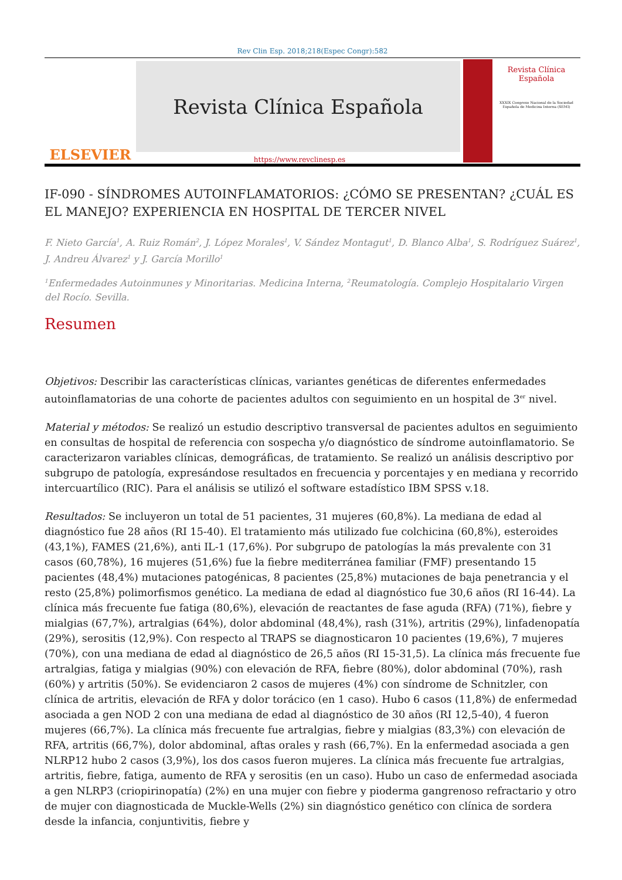Rev Clin Esp. 2018;218(Espec Congr):582
ELSEVIER
Revista Clínica Española
https://www.revclinesp.es
Revista Clínica Española
XXXIX Congreso Nacional de la Sociedad Española de Medicina Interna (SEMI)
IF-090 - SÍNDROMES AUTOINFLAMATORIOS: ¿CÓMO SE PRESENTAN? ¿CUÁL ES EL MANEJO? EXPERIENCIA EN HOSPITAL DE TERCER NIVEL
F. Nieto García<sup>1</sup>, A. Ruiz Román<sup>2</sup>, J. López Morales<sup>1</sup>, V. Sández Montagut<sup>1</sup>, D. Blanco Alba<sup>1</sup>, S. Rodríguez Suárez<sup>1</sup>, J. Andreu Álvarez<sup>1</sup> y J. García Morillo<sup>1</sup>
<sup>1</sup> Enfermedades Autoinmunes y Minoritarias. Medicina Interna, <sup>2</sup>Reumatología. Complejo Hospitalario Virgen del Rocío. Sevilla.
Resumen
Objetivos: Describir las características clínicas, variantes genéticas de diferentes enfermedades autoinflamatorias de una cohorte de pacientes adultos con seguimiento en un hospital de 3<sup>er</sup> nivel.
Material y métodos: Se realizó un estudio descriptivo transversal de pacientes adultos en seguimiento en consultas de hospital de referencia con sospecha y/o diagnóstico de síndrome autoinflamatorio. Se caracterizaron variables clínicas, demográficas, de tratamiento. Se realizó un análisis descriptivo por subgrupo de patología, expresándose resultados en frecuencia y porcentajes y en mediana y recorrido intercuartílico (RIC). Para el análisis se utilizó el software estadístico IBM SPSS v.18.
Resultados: Se incluyeron un total de 51 pacientes, 31 mujeres (60,8%). La mediana de edad al diagnóstico fue 28 años (RI 15-40). El tratamiento más utilizado fue colchicina (60,8%), esteroides (43,1%), FAMES (21,6%), anti IL-1 (17,6%). Por subgrupo de patologías la más prevalente con 31 casos (60,78%), 16 mujeres (51,6%) fue la fiebre mediterránea familiar (FMF) presentando 15 pacientes (48,4%) mutaciones patogénicas, 8 pacientes (25,8%) mutaciones de baja penetrancia y el resto (25,8%) polimorfismos genético. La mediana de edad al diagnóstico fue 30,6 años (RI 16-44). La clínica más frecuente fue fatiga (80,6%), elevación de reactantes de fase aguda (RFA) (71%), fiebre y mialgias (67,7%), artralgias (64%), dolor abdominal (48,4%), rash (31%), artritis (29%), linfadenopatía (29%), serositis (12,9%). Con respecto al TRAPS se diagnosticaron 10 pacientes (19,6%), 7 mujeres (70%), con una mediana de edad al diagnóstico de 26,5 años (RI 15-31,5). La clínica más frecuente fue artralgias, fatiga y mialgias (90%) con elevación de RFA, fiebre (80%), dolor abdominal (70%), rash (60%) y artritis (50%). Se evidenciaron 2 casos de mujeres (4%) con síndrome de Schnitzler, con clínica de artritis, elevación de RFA y dolor torácico (en 1 caso). Hubo 6 casos (11,8%) de enfermedad asociada a gen NOD 2 con una mediana de edad al diagnóstico de 30 años (RI 12,5-40), 4 fueron mujeres (66,7%). La clínica más frecuente fue artralgias, fiebre y mialgias (83,3%) con elevación de RFA, artritis (66,7%), dolor abdominal, aftas orales y rash (66,7%). En la enfermedad asociada a gen NLRP12 hubo 2 casos (3,9%), los dos casos fueron mujeres. La clínica más frecuente fue artralgias, artritis, fiebre, fatiga, aumento de RFA y serositis (en un caso). Hubo un caso de enfermedad asociada a gen NLRP3 (criopirinopatía) (2%) en una mujer con fiebre y pioderma gangrenoso refractario y otro de mujer con diagnosticada de Muckle-Wells (2%) sin diagnóstico genético con clínica de sordera desde la infancia, conjuntivitis, fiebre y